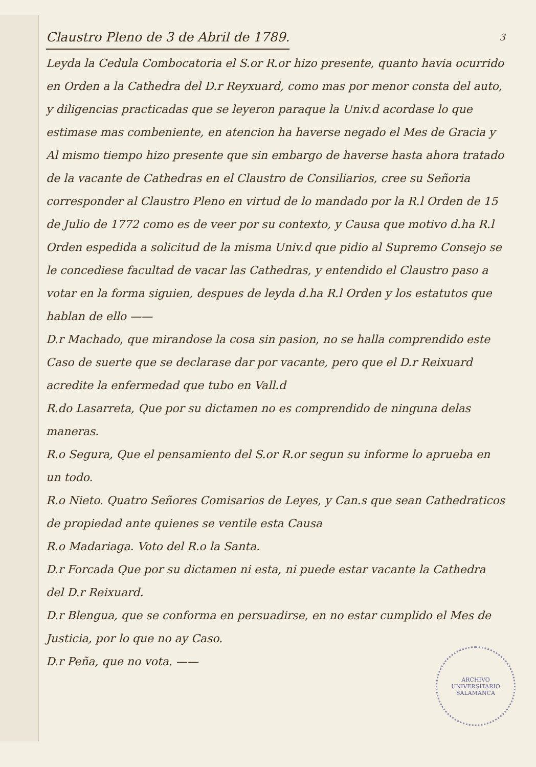3
Claustro Pleno de 3 de Abril de 1789.
Leyda la Cedula Combocatoria el S.or R.or hizo presente, quanto havia ocurrido en Orden a la Cathedra del D.r Reyxuard, como mas por menor consta del auto, y diligencias practicadas que se leyeron paraque la Univ.d acordase lo que estimase mas combeniente, en atencion ha haverse negado el Mes de Gracia y Al mismo tiempo hizo presente que sin embargo de haverse hasta ahora tratado de la vacante de Cathedras en el Claustro de Consiliarios, cree su Señoria corresponder al Claustro Pleno en virtud de lo mandado por la R.l Orden de 15 de Julio de 1772 como es de veer por su contexto, y Causa que motivo d.ha R.l Orden espedida a solicitud de la misma Univ.d que pidio al Supremo Consejo se le concediese facultad de vacar las Cathedras, y entendido el Claustro paso a votar en la forma siguien, despues de leyda d.ha R.l Orden y los estatutos que hablan de ello ——
D.r Machado, que mirandose la cosa sin pasion, no se halla comprendido este Caso de suerte que se declarase dar por vacante, pero que el D.r Reixuard acredite la enfermedad que tubo en Vall.d
R.do Lasarreta, Que por su dictamen no es comprendido de ninguna delas maneras.
R.o Segura, Que el pensamiento del S.or R.or segun su informe lo aprueba en un todo.
R.o Nieto. Quatro Señores Comisarios de Leyes, y Can.s que sean Cathedraticos de propiedad ante quienes se ventile esta Causa
R.o Madariaga. Voto del R.o la Santa.
D.r Forcada Que por su dictamen ni esta, ni puede estar vacante la Cathedra del D.r Reixuard.
D.r Blengua, que se conforma en persuadirse, en no estar cumplido el Mes de Justicia, por lo que no ay Caso.
D.r Peña, que no vota. ——
ARCHIVO UNIVERSITARIO
SALAMANCA